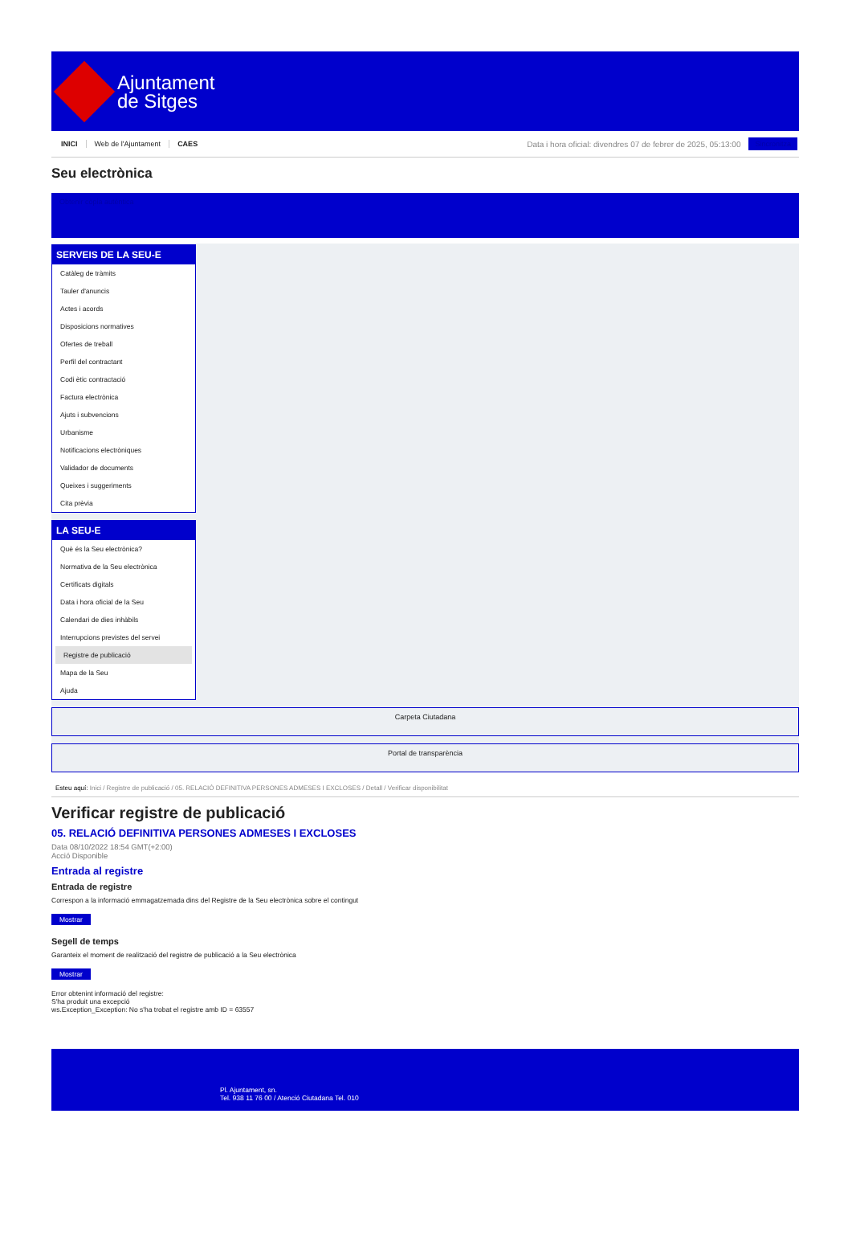Ajuntament
de Sitges
INICI Web de l'Ajuntament CAES
Data i hora oficial: divendres 07 de febrer de 2025, 05:13:00
Sincronitza
Seu electrònica
Obtenir còpia autèntica
SERVEIS DE LA SEU-E
Catàleg de tràmits
Tauler d'anuncis
Actes i acords
Disposicions normatives
Ofertes de treball
Perfil del contractant
Codi ètic contractació
Factura electrònica
Ajuts i subvencions
Urbanisme
Notificacions electròniques
Validador de documents
Queixes i suggeriments
Cita prèvia
LA SEU-E
Què és la Seu electrònica?
Normativa de la Seu electrònica
Certificats digitals
Data i hora oficial de la Seu
Calendari de dies inhàbils
Interrupcions previstes del servei
Registre de publicació
Mapa de la Seu
Ajuda
Carpeta Ciutadana
Portal de transparència
Esteu aquí: Inici / Registre de publicació / 05. RELACIÓ DEFINITIVA PERSONES ADMESES I EXCLOSES / Detall / Verificar disponibilitat
Verificar registre de publicació
05. RELACIÓ DEFINITIVA PERSONES ADMESES I EXCLOSES
Data 08/10/2022 18:54 GMT(+2:00)
Acció Disponible
Entrada al registre
Entrada de registre
Correspon a la informació emmagatzemada dins del Registre de la Seu electrònica sobre el contingut
Mostrar
Segell de temps
Garanteix el moment de realització del registre de publicació a la Seu electrònica
Mostrar
Error obtenint informació del registre:
S'ha produit una excepció
ws.Exception_Exception: No s'ha trobat el registre amb ID = 63557
Pl. Ajuntament, sn.
Tel. 938 11 76 00 / Atenció Ciutadana Tel. 010